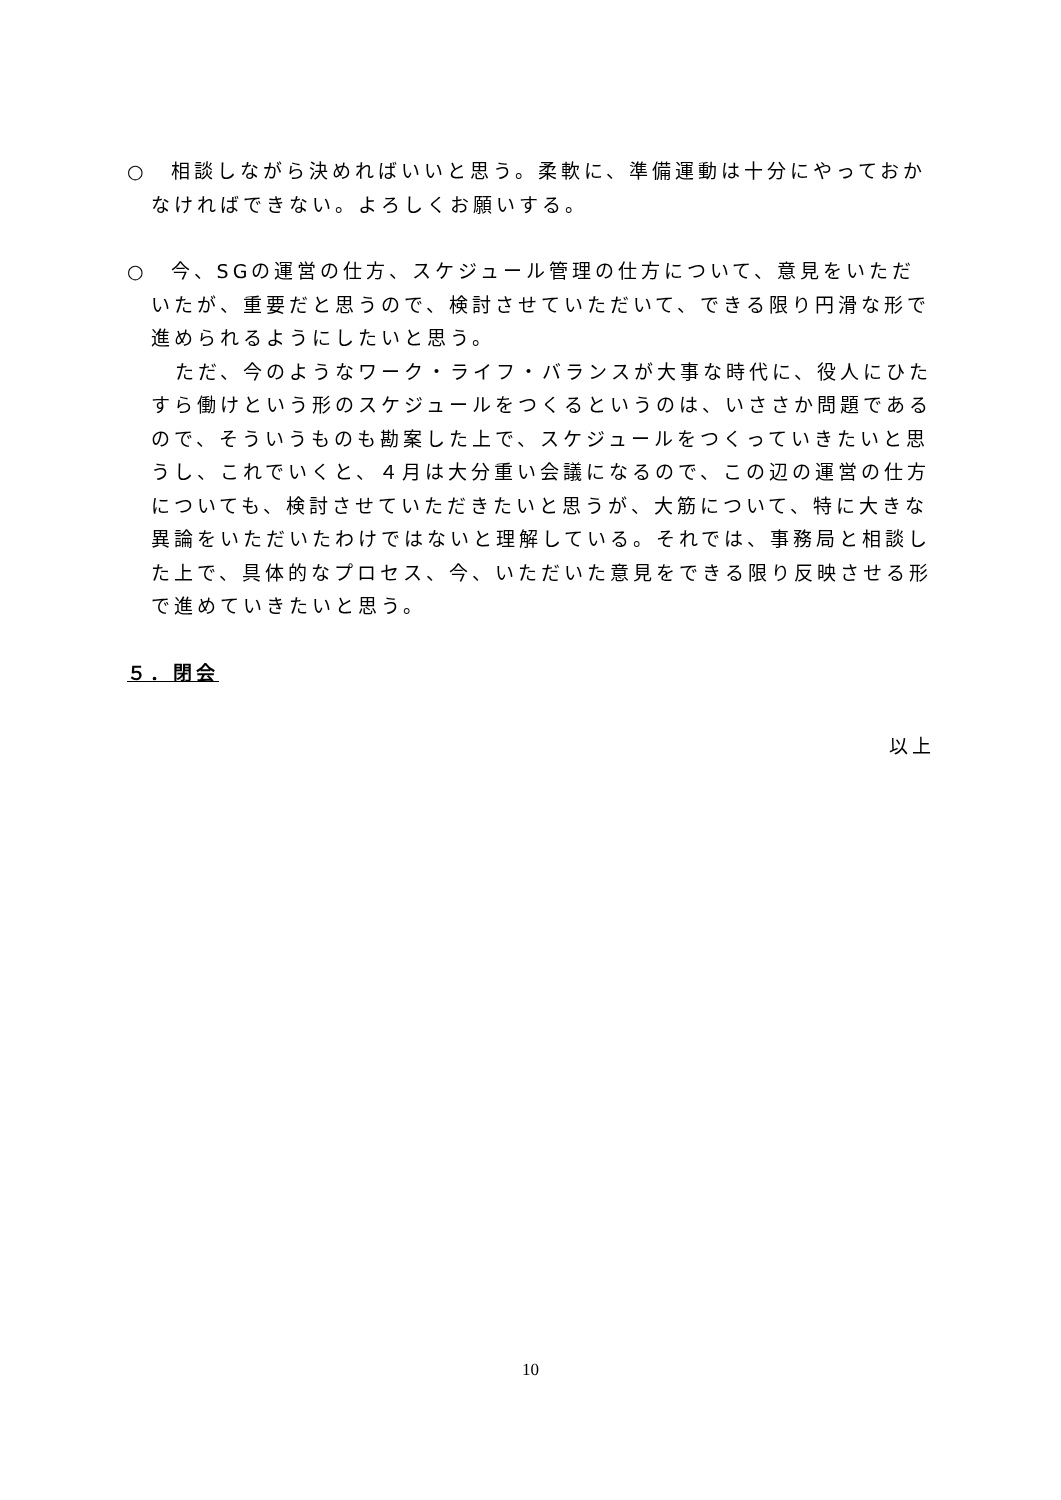○　相談しながら決めればいいと思う。柔軟に、準備運動は十分にやっておかなければできない。よろしくお願いする。
○　今、SGの運営の仕方、スケジュール管理の仕方について、意見をいただいたが、重要だと思うので、検討させていただいて、できる限り円滑な形で進められるようにしたいと思う。
ただ、今のようなワーク・ライフ・バランスが大事な時代に、役人にひたすら働けという形のスケジュールをつくるというのは、いささか問題であるので、そういうものも勘案した上で、スケジュールをつくっていきたいと思うし、これでいくと、４月は大分重い会議になるので、この辺の運営の仕方についても、検討させていただきたいと思うが、大筋について、特に大きな異論をいただいたわけではないと理解している。それでは、事務局と相談した上で、具体的なプロセス、今、いただいた意見をできる限り反映させる形で進めていきたいと思う。
５．閉会
以上
10